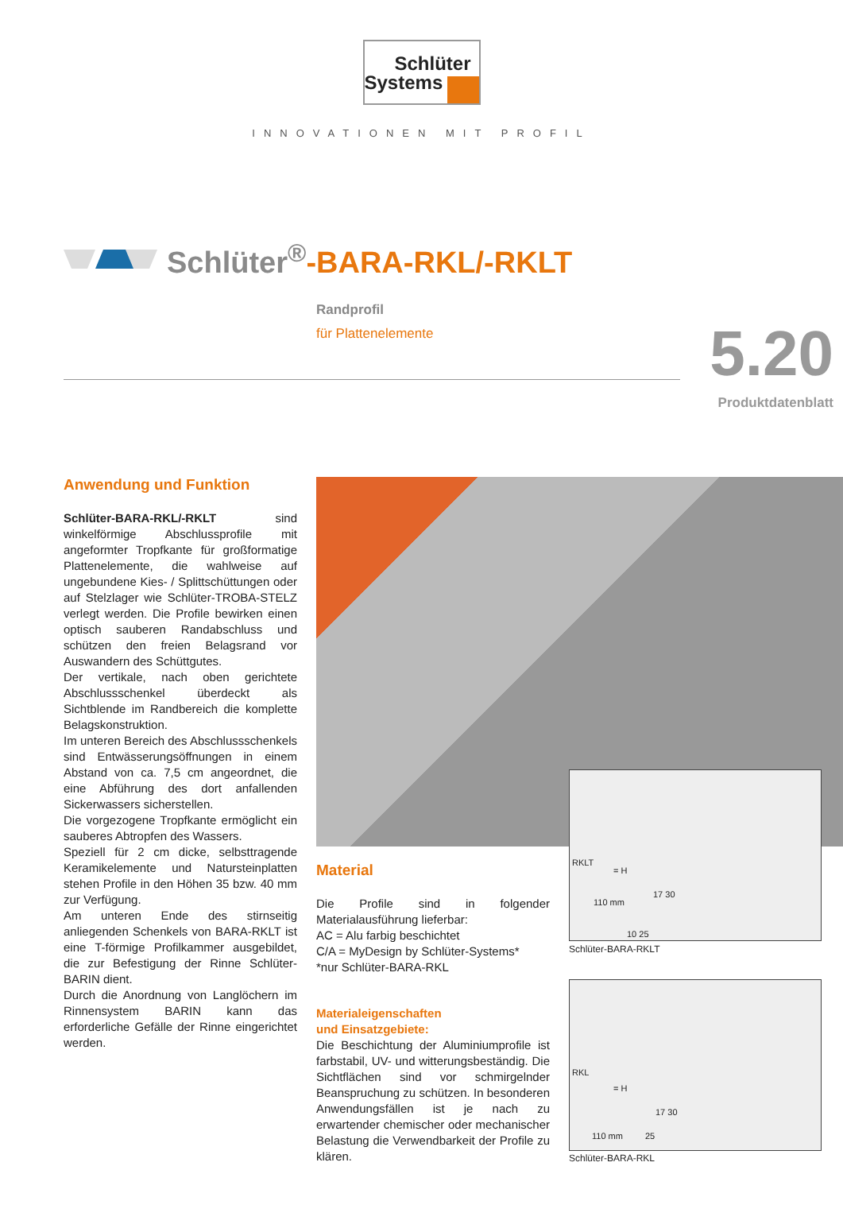Schlüter
Systems
INNOVATIONEN MIT PROFIL
Schlüter<sup>®</sup>-BARA-RKL/-RKLT
Randprofil
für Plattenelemente
5.20
Produktdatenblatt
Anwendung und Funktion
Schlüter-BARA-RKL/-RKLT sind winkelförmige Abschlussprofile mit angeformter Tropfkante für großformatige Plattenelemente, die wahlweise auf ungebundene Kies- / Splittschüttungen oder auf Stelzlager wie Schlüter-TROBA-STELZ verlegt werden. Die Profile bewirken einen optisch sauberen Randabschluss und schützen den freien Belagsrand vor Auswandern des Schüttgutes.
Der vertikale, nach oben gerichtete Abschlussschenkel überdeckt als Sichtblende im Randbereich die komplette Belagskonstruktion.
Im unteren Bereich des Abschlussschenkels sind Entwässerungsöffnungen in einem Abstand von ca. 7,5 cm angeordnet, die eine Abführung des dort anfallenden Sickerwassers sicherstellen.
Die vorgezogene Tropfkante ermöglicht ein sauberes Abtropfen des Wassers.
Speziell für 2 cm dicke, selbsttragende Keramikelemente und Natursteinplatten stehen Profile in den Höhen 35 bzw. 40 mm zur Verfügung.
Am unteren Ende des stirnseitig anliegenden Schenkels von BARA-RKLT ist eine T-förmige Profilkammer ausgebildet, die zur Befestigung der Rinne Schlüter-BARIN dient.
Durch die Anordnung von Langlöchern im Rinnensystem BARIN kann das erforderliche Gefälle der Rinne eingerichtet werden.
Material
Die Profile sind in folgender Materialausführung lieferbar:
AC = Alu farbig beschichtet
C/A = MyDesign by Schlüter-Systems*
*nur Schlüter-BARA-RKL
Materialeigenschaften
und Einsatzgebiete:
Die Beschichtung der Aluminiumprofile ist farbstabil, UV- und witterungsbeständig. Die Sichtflächen sind vor schmirgelnder Beanspruchung zu schützen. In besonderen Anwendungsfällen ist je nach zu erwartender chemischer oder mechanischer Belastung die Verwendbarkeit der Profile zu klären.
RKLT
= H
110 mm
17 30
10 25
Schlüter-BARA-RKLT
RKL
= H
110 mm 25
17 30
Schlüter-BARA-RKL